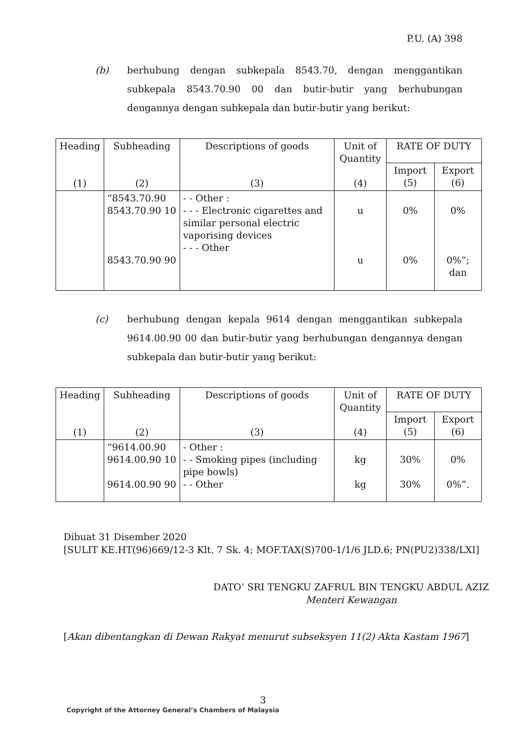P.U. (A) 398
(b)
berhubung dengan subkepala 8543.70, dengan menggantikan subkepala 8543.70.90 00 dan butir-butir yang berhubungan dengannya dengan subkepala dan butir-butir yang berikut:
| Heading (1) | Subheading (2) | Descriptions of goods (3) | Unit of Quantity (4) | RATE OF DUTY | |
| --- | --- | --- | --- | --- | --- |
| | | | | Import (5) | Export (6) |
| | “8543.70.90 8543.70.90 10 8543.70.90 90 | - - Other : - - - Electronic cigarettes and similar personal electric vaporising devices - - - Other | u u | 0% 0% | 0% 0%”; dan |
(c)
berhubung dengan kepala 9614 dengan menggantikan subkepala 9614.00.90 00 dan butir-butir yang berhubungan dengannya dengan subkepala dan butir-butir yang berikut:
| Heading (1) | Subheading (2) | Descriptions of goods (3) | Unit of Quantity (4) | RATE OF DUTY | |
| --- | --- | --- | --- | --- | --- |
| | | | | Import (5) | Export (6) |
| | “9614.00.90 9614.00.90 10 9614.00.90 90 | - Other : - - Smoking pipes (including pipe bowls) - - Other | kg kg | 30% 30% | 0% 0%”. |
Dibuat 31 Disember 2020
[SULIT KE.HT(96)669/12-3 Klt. 7 Sk. 4; MOF.TAX(S)700-1/1/6 JLD.6; PN(PU2)338/LXI]
DATO’ SRI TENGKU ZAFRUL BIN TENGKU ABDUL AZIZ
Menteri Kewangan
[Akan dibentangkan di Dewan Rakyat menurut subseksyen 11(2) Akta Kastam 1967]
3
Copyright of the Attorney General’s Chambers of Malaysia